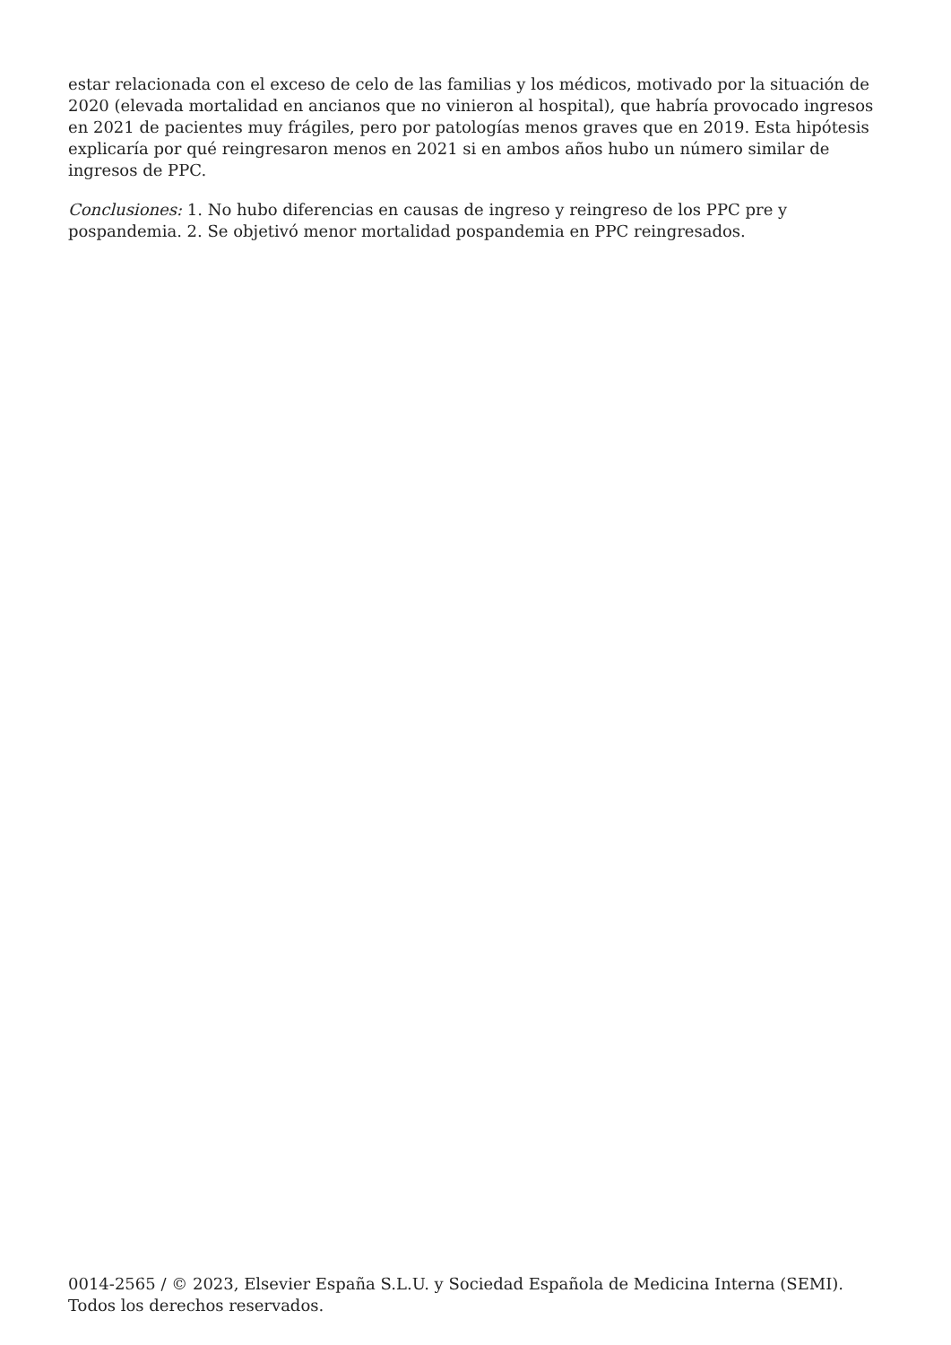estar relacionada con el exceso de celo de las familias y los médicos, motivado por la situación de 2020 (elevada mortalidad en ancianos que no vinieron al hospital), que habría provocado ingresos en 2021 de pacientes muy frágiles, pero por patologías menos graves que en 2019. Esta hipótesis explicaría por qué reingresaron menos en 2021 si en ambos años hubo un número similar de ingresos de PPC.
Conclusiones: 1. No hubo diferencias en causas de ingreso y reingreso de los PPC pre y pospandemia. 2. Se objetivó menor mortalidad pospandemia en PPC reingresados.
0014-2565 / © 2023, Elsevier España S.L.U. y Sociedad Española de Medicina Interna (SEMI). Todos los derechos reservados.